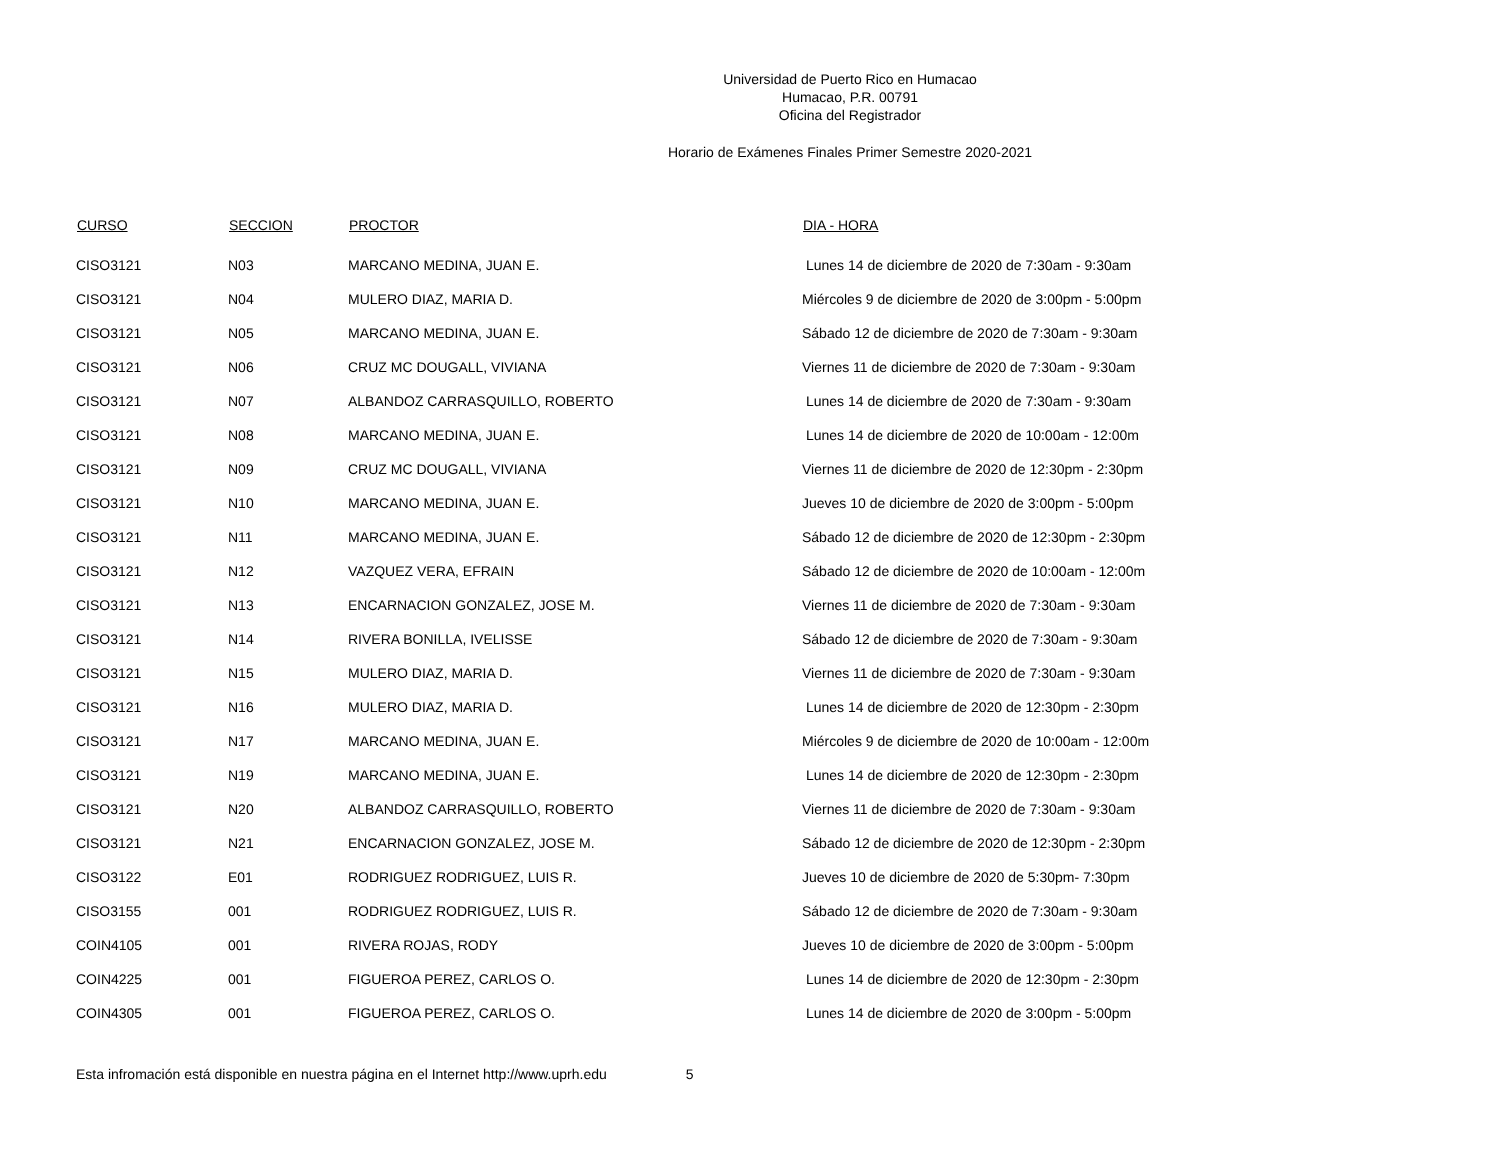Universidad de Puerto Rico en Humacao
Humacao, P.R. 00791
Oficina del Registrador
Horario de Exámenes Finales Primer Semestre 2020-2021
| CURSO | SECCION | PROCTOR | DIA - HORA |
| --- | --- | --- | --- |
| CISO3121 | N03 | MARCANO MEDINA, JUAN E. | Lunes 14 de diciembre de 2020 de 7:30am - 9:30am |
| CISO3121 | N04 | MULERO DIAZ, MARIA D. | Miércoles 9 de diciembre de 2020 de 3:00pm - 5:00pm |
| CISO3121 | N05 | MARCANO MEDINA, JUAN E. | Sábado 12 de diciembre de 2020 de 7:30am - 9:30am |
| CISO3121 | N06 | CRUZ MC DOUGALL, VIVIANA | Viernes 11 de diciembre de 2020 de 7:30am - 9:30am |
| CISO3121 | N07 | ALBANDOZ CARRASQUILLO, ROBERTO | Lunes 14 de diciembre de 2020 de 7:30am - 9:30am |
| CISO3121 | N08 | MARCANO MEDINA, JUAN E. | Lunes 14 de diciembre de 2020 de 10:00am - 12:00m |
| CISO3121 | N09 | CRUZ MC DOUGALL, VIVIANA | Viernes 11 de diciembre de 2020 de 12:30pm - 2:30pm |
| CISO3121 | N10 | MARCANO MEDINA, JUAN E. | Jueves 10 de diciembre de 2020 de 3:00pm - 5:00pm |
| CISO3121 | N11 | MARCANO MEDINA, JUAN E. | Sábado 12 de diciembre de 2020 de 12:30pm - 2:30pm |
| CISO3121 | N12 | VAZQUEZ VERA, EFRAIN | Sábado 12 de diciembre de 2020 de 10:00am - 12:00m |
| CISO3121 | N13 | ENCARNACION GONZALEZ, JOSE M. | Viernes 11 de diciembre de 2020 de 7:30am - 9:30am |
| CISO3121 | N14 | RIVERA BONILLA, IVELISSE | Sábado 12 de diciembre de 2020 de 7:30am - 9:30am |
| CISO3121 | N15 | MULERO DIAZ, MARIA D. | Viernes 11 de diciembre de 2020 de 7:30am - 9:30am |
| CISO3121 | N16 | MULERO DIAZ, MARIA D. | Lunes 14 de diciembre de 2020 de 12:30pm - 2:30pm |
| CISO3121 | N17 | MARCANO MEDINA, JUAN E. | Miércoles 9 de diciembre de 2020 de 10:00am - 12:00m |
| CISO3121 | N19 | MARCANO MEDINA, JUAN E. | Lunes 14 de diciembre de 2020 de 12:30pm - 2:30pm |
| CISO3121 | N20 | ALBANDOZ CARRASQUILLO, ROBERTO | Viernes 11 de diciembre de 2020 de 7:30am - 9:30am |
| CISO3121 | N21 | ENCARNACION GONZALEZ, JOSE M. | Sábado 12 de diciembre de 2020 de 12:30pm - 2:30pm |
| CISO3122 | E01 | RODRIGUEZ RODRIGUEZ, LUIS R. | Jueves 10 de diciembre de 2020 de 5:30pm- 7:30pm |
| CISO3155 | 001 | RODRIGUEZ RODRIGUEZ, LUIS R. | Sábado 12 de diciembre de 2020 de 7:30am - 9:30am |
| COIN4105 | 001 | RIVERA ROJAS, RODY | Jueves 10 de diciembre de 2020 de 3:00pm - 5:00pm |
| COIN4225 | 001 | FIGUEROA PEREZ, CARLOS O. | Lunes 14 de diciembre de 2020 de 12:30pm - 2:30pm |
| COIN4305 | 001 | FIGUEROA PEREZ, CARLOS O. | Lunes 14 de diciembre de 2020 de 3:00pm - 5:00pm |
Esta infromación está disponible en nuestra página en el Internet http://www.uprh.edu 5